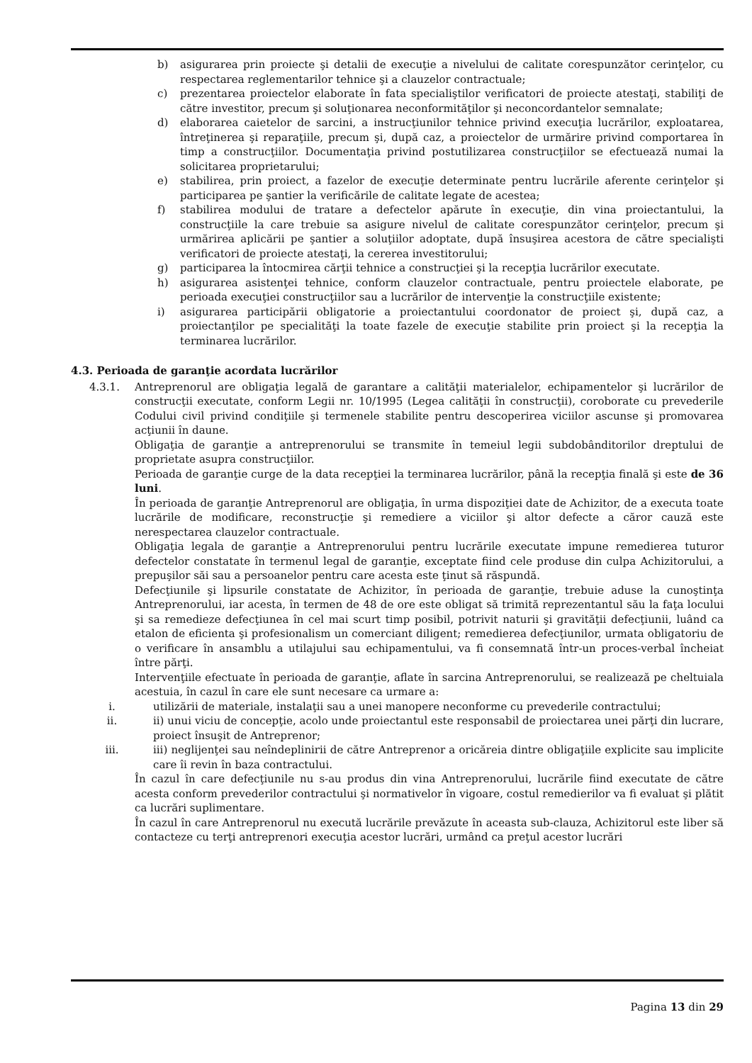b) asigurarea prin proiecte şi detalii de execuţie a nivelului de calitate corespunzător cerinţelor, cu respectarea reglementarilor tehnice şi a clauzelor contractuale;
c) prezentarea proiectelor elaborate în fata specialiştilor verificatori de proiecte atestaţi, stabiliţi de către investitor, precum şi soluţionarea neconformităţilor şi neconcordantelor semnalate;
d) elaborarea caietelor de sarcini, a instrucţiunilor tehnice privind execuţia lucrărilor, exploatarea, întreţinerea şi reparaţiile, precum şi, după caz, a proiectelor de urmărire privind comportarea în timp a construcţiilor. Documentaţia privind postutilizarea construcţiilor se efectuează numai la solicitarea proprietarului;
e) stabilirea, prin proiect, a fazelor de execuţie determinate pentru lucrările aferente cerinţelor şi participarea pe şantier la verificările de calitate legate de acestea;
f) stabilirea modului de tratare a defectelor apărute în execuţie, din vina proiectantului, la construcţiile la care trebuie sa asigure nivelul de calitate corespunzător cerinţelor, precum şi urmărirea aplicării pe şantier a soluţiilor adoptate, după însuşirea acestora de către specialişti verificatori de proiecte atestaţi, la cererea investitorului;
g) participarea la întocmirea cărţii tehnice a construcţiei şi la recepţia lucrărilor executate.
h) asigurarea asistenţei tehnice, conform clauzelor contractuale, pentru proiectele elaborate, pe perioada execuţiei construcţiilor sau a lucrărilor de intervenţie la construcţiile existente;
i) asigurarea participării obligatorie a proiectantului coordonator de proiect şi, după caz, a proiectanţilor pe specialităţi la toate fazele de execuţie stabilite prin proiect şi la recepţia la terminarea lucrărilor.
4.3. Perioada de garanţie acordata lucrărilor
4.3.1. Antreprenorul are obligaţia legală de garantare a calităţii materialelor, echipamentelor şi lucrărilor de construcţii executate, conform Legii nr. 10/1995 (Legea calităţii în construcţii), coroborate cu prevederile Codului civil privind condiţiile şi termenele stabilite pentru descoperirea viciilor ascunse şi promovarea acţiunii în daune.
Obligaţia de garanţie a antreprenorului se transmite în temeiul legii subdobânditorilor dreptului de proprietate asupra construcţiilor.
Perioada de garanţie curge de la data recepţiei la terminarea lucrărilor, până la recepţia finală şi este de 36 luni.
În perioada de garanţie Antreprenorul are obligaţia, în urma dispoziţiei date de Achizitor, de a executa toate lucrările de modificare, reconstrucţie şi remediere a viciilor şi altor defecte a căror cauză este nerespectarea clauzelor contractuale.
Obligaţia legala de garanţie a Antreprenorului pentru lucrările executate impune remedierea tuturor defectelor constatate în termenul legal de garanţie, exceptate fiind cele produse din culpa Achizitorului, a prepuşilor săi sau a persoanelor pentru care acesta este ţinut să răspundă.
Defecţiunile şi lipsurile constatate de Achizitor, în perioada de garanţie, trebuie aduse la cunoştinţa Antreprenorului, iar acesta, în termen de 48 de ore este obligat să trimită reprezentantul său la faţa locului şi sa remedieze defecţiunea în cel mai scurt timp posibil, potrivit naturii şi gravităţii defecţiunii, luând ca etalon de eficienta şi profesionalism un comerciant diligent; remedierea defecţiunilor, urmata obligatoriu de o verificare în ansamblu a utilajului sau echipamentului, va fi consemnată într-un proces-verbal încheiat între părţi.
Intervenţiile efectuate în perioada de garanţie, aflate în sarcina Antreprenorului, se realizează pe cheltuiala acestuia, în cazul în care ele sunt necesare ca urmare a:
i. utilizării de materiale, instalaţii sau a unei manopere neconforme cu prevederile contractului;
ii. ii) unui viciu de concepţie, acolo unde proiectantul este responsabil de proiectarea unei părţi din lucrare, proiect însuşit de Antreprenor;
iii. iii) neglijenţei sau neîndeplinirii de către Antreprenor a oricăreia dintre obligaţiile explicite sau implicite care îi revin în baza contractului.
În cazul în care defecţiunile nu s-au produs din vina Antreprenorului, lucrările fiind executate de către acesta conform prevederilor contractului şi normativelor în vigoare, costul remedierilor va fi evaluat şi plătit ca lucrări suplimentare.
În cazul în care Antreprenorul nu execută lucrările prevăzute în aceasta sub-clauza, Achizitorul este liber să contacteze cu terţi antreprenori execuţia acestor lucrări, urmând ca preţul acestor lucrări
Pagina 13 din 29